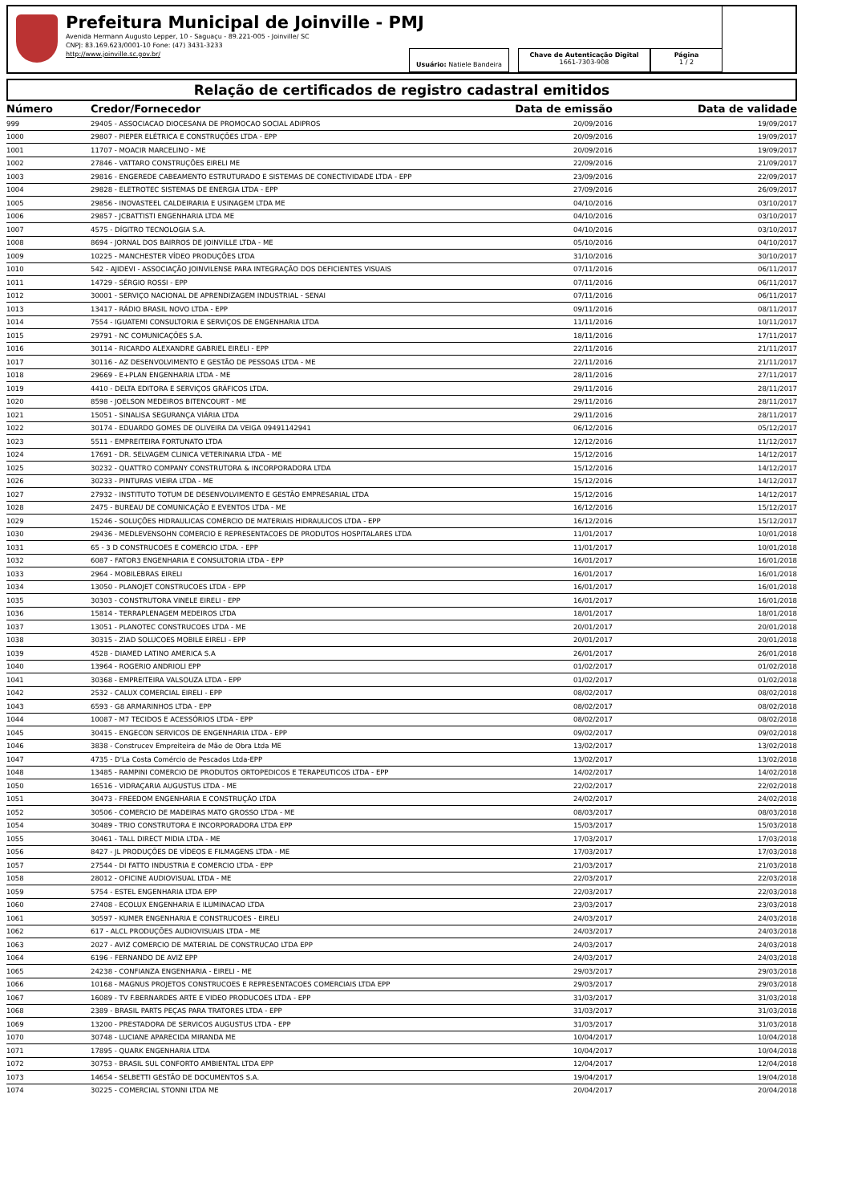Prefeitura Municipal de Joinville - PMJ
Avenida Hermann Augusto Lepper, 10 - Saguaçu - 89.221-005 - Joinville/ SC
CNPJ: 83.169.623/0001-10 Fone: (47) 3431-3233
http://www.joinville.sc.gov.br/
Usuário: Natiele Bandeira
Chave de Autenticação Digital
1661-7303-908
Página
1 / 2
Relação de certificados de registro cadastral emitidos
| Número | Credor/Fornecedor | Data de emissão | Data de validade |
| --- | --- | --- | --- |
| 999 | 29405 - ASSOCIACAO DIOCESANA DE PROMOCAO SOCIAL ADIPROS | 20/09/2016 | 19/09/2017 |
| 1000 | 29807 - PIEPER ELÉTRICA E CONSTRUÇÕES LTDA - EPP | 20/09/2016 | 19/09/2017 |
| 1001 | 11707 - MOACIR MARCELINO - ME | 20/09/2016 | 19/09/2017 |
| 1002 | 27846 - VATTARO CONSTRUÇÕES EIRELI ME | 22/09/2016 | 21/09/2017 |
| 1003 | 29816 - ENGEREDE CABEAMENTO ESTRUTURADO E SISTEMAS DE CONECTIVIDADE LTDA - EPP | 23/09/2016 | 22/09/2017 |
| 1004 | 29828 - ELETROTEC SISTEMAS DE ENERGIA LTDA - EPP | 27/09/2016 | 26/09/2017 |
| 1005 | 29856 - INOVASTEEL CALDEIRARIA E USINAGEM LTDA ME | 04/10/2016 | 03/10/2017 |
| 1006 | 29857 - JCBATTISTI ENGENHARIA LTDA ME | 04/10/2016 | 03/10/2017 |
| 1007 | 4575 - DÍGITRO TECNOLOGIA S.A. | 04/10/2016 | 03/10/2017 |
| 1008 | 8694 - JORNAL DOS BAIRROS DE JOINVILLE LTDA - ME | 05/10/2016 | 04/10/2017 |
| 1009 | 10225 - MANCHESTER VÍDEO PRODUÇÕES LTDA | 31/10/2016 | 30/10/2017 |
| 1010 | 542 - AJIDEVI - ASSOCIAÇÃO JOINVILENSE PARA INTEGRAÇÃO DOS DEFICIENTES VISUAIS | 07/11/2016 | 06/11/2017 |
| 1011 | 14729 - SÉRGIO ROSSI - EPP | 07/11/2016 | 06/11/2017 |
| 1012 | 30001 - SERVIÇO NACIONAL DE APRENDIZAGEM INDUSTRIAL - SENAI | 07/11/2016 | 06/11/2017 |
| 1013 | 13417 - RÁDIO BRASIL NOVO LTDA - EPP | 09/11/2016 | 08/11/2017 |
| 1014 | 7554 - IGUATEMI CONSULTORIA E SERVIÇOS DE ENGENHARIA LTDA | 11/11/2016 | 10/11/2017 |
| 1015 | 29791 - NC COMUNICAÇÕES S.A. | 18/11/2016 | 17/11/2017 |
| 1016 | 30114 - RICARDO ALEXANDRE GABRIEL EIRELI - EPP | 22/11/2016 | 21/11/2017 |
| 1017 | 30116 - AZ DESENVOLVIMENTO E GESTÃO DE PESSOAS LTDA - ME | 22/11/2016 | 21/11/2017 |
| 1018 | 29669 - E+PLAN ENGENHARIA LTDA - ME | 28/11/2016 | 27/11/2017 |
| 1019 | 4410 - DELTA EDITORA E SERVIÇOS GRÁFICOS LTDA. | 29/11/2016 | 28/11/2017 |
| 1020 | 8598 - JOELSON MEDEIROS BITENCOURT - ME | 29/11/2016 | 28/11/2017 |
| 1021 | 15051 - SINALISA SEGURANÇA VIÁRIA LTDA | 29/11/2016 | 28/11/2017 |
| 1022 | 30174 - EDUARDO GOMES DE OLIVEIRA DA VEIGA 09491142941 | 06/12/2016 | 05/12/2017 |
| 1023 | 5511 - EMPREITEIRA FORTUNATO LTDA | 12/12/2016 | 11/12/2017 |
| 1024 | 17691 - DR. SELVAGEM CLINICA VETERINARIA LTDA - ME | 15/12/2016 | 14/12/2017 |
| 1025 | 30232 - QUATTRO COMPANY CONSTRUTORA & INCORPORADORA LTDA | 15/12/2016 | 14/12/2017 |
| 1026 | 30233 - PINTURAS VIEIRA LTDA - ME | 15/12/2016 | 14/12/2017 |
| 1027 | 27932 - INSTITUTO TOTUM DE DESENVOLVIMENTO E GESTÃO EMPRESARIAL LTDA | 15/12/2016 | 14/12/2017 |
| 1028 | 2475 - BUREAU DE COMUNICAÇÃO E EVENTOS LTDA - ME | 16/12/2016 | 15/12/2017 |
| 1029 | 15246 - SOLUÇÕES HIDRAULICAS COMÉRCIO DE MATERIAIS HIDRAULICOS LTDA - EPP | 16/12/2016 | 15/12/2017 |
| 1030 | 29436 - MEDLEVENSOHN COMERCIO E REPRESENTACOES DE PRODUTOS HOSPITALARES LTDA | 11/01/2017 | 10/01/2018 |
| 1031 | 65 - 3 D CONSTRUCOES E COMERCIO LTDA. - EPP | 11/01/2017 | 10/01/2018 |
| 1032 | 6087 - FATOR3 ENGENHARIA E CONSULTORIA LTDA - EPP | 16/01/2017 | 16/01/2018 |
| 1033 | 2964 - MOBILEBRAS EIRELI | 16/01/2017 | 16/01/2018 |
| 1034 | 13050 - PLANOJET CONSTRUCOES LTDA - EPP | 16/01/2017 | 16/01/2018 |
| 1035 | 30303 - CONSTRUTORA VINELE EIRELI - EPP | 16/01/2017 | 16/01/2018 |
| 1036 | 15814 - TERRAPLENAGEM MEDEIROS LTDA | 18/01/2017 | 18/01/2018 |
| 1037 | 13051 - PLANOTEC CONSTRUCOES LTDA - ME | 20/01/2017 | 20/01/2018 |
| 1038 | 30315 - ZIAD SOLUCOES MOBILE EIRELI - EPP | 20/01/2017 | 20/01/2018 |
| 1039 | 4528 - DIAMED LATINO AMERICA S.A | 26/01/2017 | 26/01/2018 |
| 1040 | 13964 - ROGERIO ANDRIOLI EPP | 01/02/2017 | 01/02/2018 |
| 1041 | 30368 - EMPREITEIRA VALSOUZA LTDA - EPP | 01/02/2017 | 01/02/2018 |
| 1042 | 2532 - CALUX COMERCIAL EIRELI - EPP | 08/02/2017 | 08/02/2018 |
| 1043 | 6593 - G8 ARMARINHOS LTDA - EPP | 08/02/2017 | 08/02/2018 |
| 1044 | 10087 - M7 TECIDOS E ACESSÓRIOS LTDA - EPP | 08/02/2017 | 08/02/2018 |
| 1045 | 30415 - ENGECON SERVICOS DE ENGENHARIA LTDA - EPP | 09/02/2017 | 09/02/2018 |
| 1046 | 3838 - Construcev Empreiteira de Mão de Obra Ltda ME | 13/02/2017 | 13/02/2018 |
| 1047 | 4735 - D'La Costa Comércio de Pescados Ltda-EPP | 13/02/2017 | 13/02/2018 |
| 1048 | 13485 - RAMPINI COMERCIO DE PRODUTOS ORTOPEDICOS E TERAPEUTICOS LTDA - EPP | 14/02/2017 | 14/02/2018 |
| 1050 | 16516 - VIDRAÇARIA AUGUSTUS LTDA - ME | 22/02/2017 | 22/02/2018 |
| 1051 | 30473 - FREEDOM ENGENHARIA E CONSTRUÇÃO LTDA | 24/02/2017 | 24/02/2018 |
| 1052 | 30506 - COMERCIO DE MADEIRAS MATO GROSSO LTDA - ME | 08/03/2017 | 08/03/2018 |
| 1054 | 30489 - TRIO CONSTRUTORA E INCORPORADORA LTDA EPP | 15/03/2017 | 15/03/2018 |
| 1055 | 30461 - TALL DIRECT MIDIA LTDA - ME | 17/03/2017 | 17/03/2018 |
| 1056 | 8427 - JL PRODUÇÕES DE VÍDEOS E FILMAGENS LTDA - ME | 17/03/2017 | 17/03/2018 |
| 1057 | 27544 - DI FATTO INDUSTRIA E COMERCIO LTDA - EPP | 21/03/2017 | 21/03/2018 |
| 1058 | 28012 - OFICINE AUDIOVISUAL LTDA - ME | 22/03/2017 | 22/03/2018 |
| 1059 | 5754 - ESTEL ENGENHARIA LTDA EPP | 22/03/2017 | 22/03/2018 |
| 1060 | 27408 - ECOLUX ENGENHARIA E ILUMINACAO LTDA | 23/03/2017 | 23/03/2018 |
| 1061 | 30597 - KUMER ENGENHARIA E CONSTRUCOES - EIRELI | 24/03/2017 | 24/03/2018 |
| 1062 | 617 - ALCL PRODUÇÕES AUDIOVISUAIS LTDA - ME | 24/03/2017 | 24/03/2018 |
| 1063 | 2027 - AVIZ COMERCIO DE MATERIAL DE CONSTRUCAO LTDA EPP | 24/03/2017 | 24/03/2018 |
| 1064 | 6196 - FERNANDO DE AVIZ EPP | 24/03/2017 | 24/03/2018 |
| 1065 | 24238 - CONFIANZA ENGENHARIA - EIRELI - ME | 29/03/2017 | 29/03/2018 |
| 1066 | 10168 - MAGNUS PROJETOS CONSTRUCOES E REPRESENTACOES COMERCIAIS LTDA EPP | 29/03/2017 | 29/03/2018 |
| 1067 | 16089 - TV F.BERNARDES ARTE E VIDEO PRODUCOES LTDA - EPP | 31/03/2017 | 31/03/2018 |
| 1068 | 2389 - BRASIL PARTS PEÇAS PARA TRATORES LTDA - EPP | 31/03/2017 | 31/03/2018 |
| 1069 | 13200 - PRESTADORA DE SERVICOS AUGUSTUS LTDA - EPP | 31/03/2017 | 31/03/2018 |
| 1070 | 30748 - LUCIANE APARECIDA MIRANDA ME | 10/04/2017 | 10/04/2018 |
| 1071 | 17895 - QUARK ENGENHARIA LTDA | 10/04/2017 | 10/04/2018 |
| 1072 | 30753 - BRASIL SUL CONFORTO AMBIENTAL LTDA EPP | 12/04/2017 | 12/04/2018 |
| 1073 | 14654 - SELBETTI GESTÃO DE DOCUMENTOS S.A. | 19/04/2017 | 19/04/2018 |
| 1074 | 30225 - COMERCIAL STONNI LTDA ME | 20/04/2017 | 20/04/2018 |